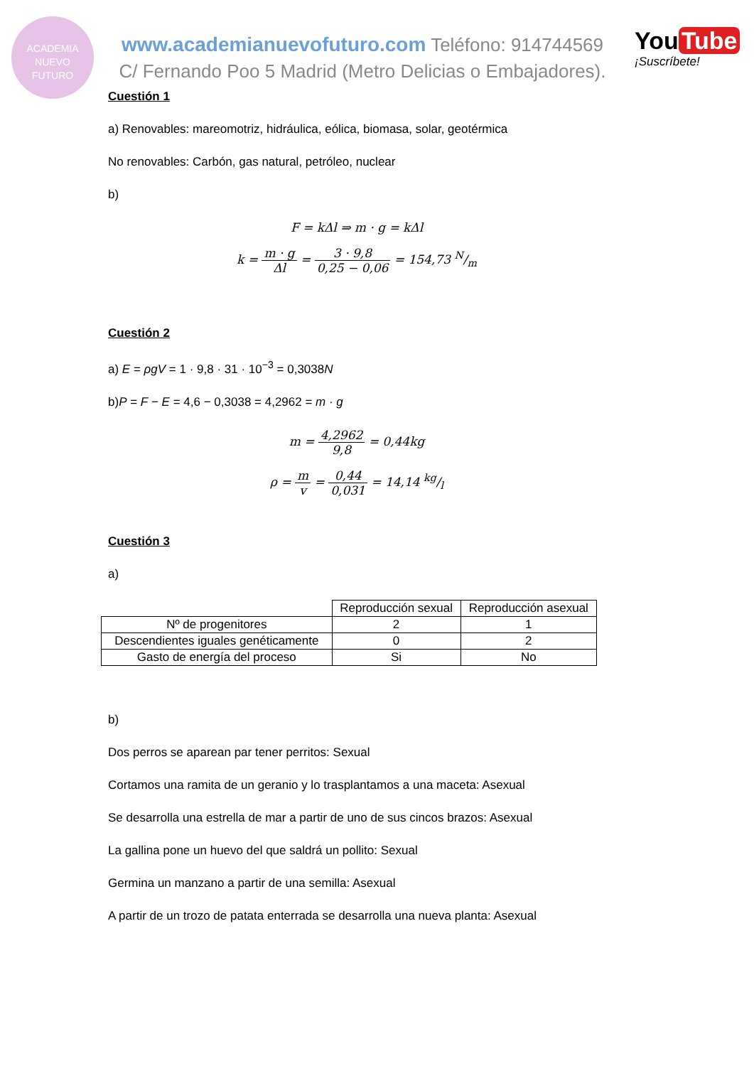ACADEMIA
NUEVO
FUTURO
www.academianuevofuturo.com Teléfono: 914744569
C/ Fernando Poo 5 Madrid (Metro Delicias o Embajadores).
You Tube
¡Suscríbete!
Cuestión 1
a) Renovables: mareomotriz, hidráulica, eólica, biomasa, solar, geotérmica
No renovables: Carbón, gas natural, petróleo, nuclear
b)
F = kΔl ⇒ m · g = kΔl
k = m · g Δl = 3 · 9,8 0,25 − 0,06 = 154,73 N/m
Cuestión 2
a) E = ρgV = 1 · 9,8 · 31 · 10<sup>−3</sup> = 0,3038N
b)P = F − E = 4,6 − 0,3038 = 4,2962 = m · g
m = 4,2962 9,8 = 0,44kg
ρ = m v = 0,44 0,031 = 14,14 kg/l
Cuestión 3
a)
| | Reproducción sexual | Reproducción asexual |
| --- | --- | --- |
| Nº de progenitores | 2 | 1 |
| Descendientes iguales genéticamente | 0 | 2 |
| Gasto de energía del proceso | Si | No |
b)
Dos perros se aparean par tener perritos: Sexual
Cortamos una ramita de un geranio y lo trasplantamos a una maceta: Asexual
Se desarrolla una estrella de mar a partir de uno de sus cincos brazos: Asexual
La gallina pone un huevo del que saldrá un pollito: Sexual
Germina un manzano a partir de una semilla: Asexual
A partir de un trozo de patata enterrada se desarrolla una nueva planta: Asexual